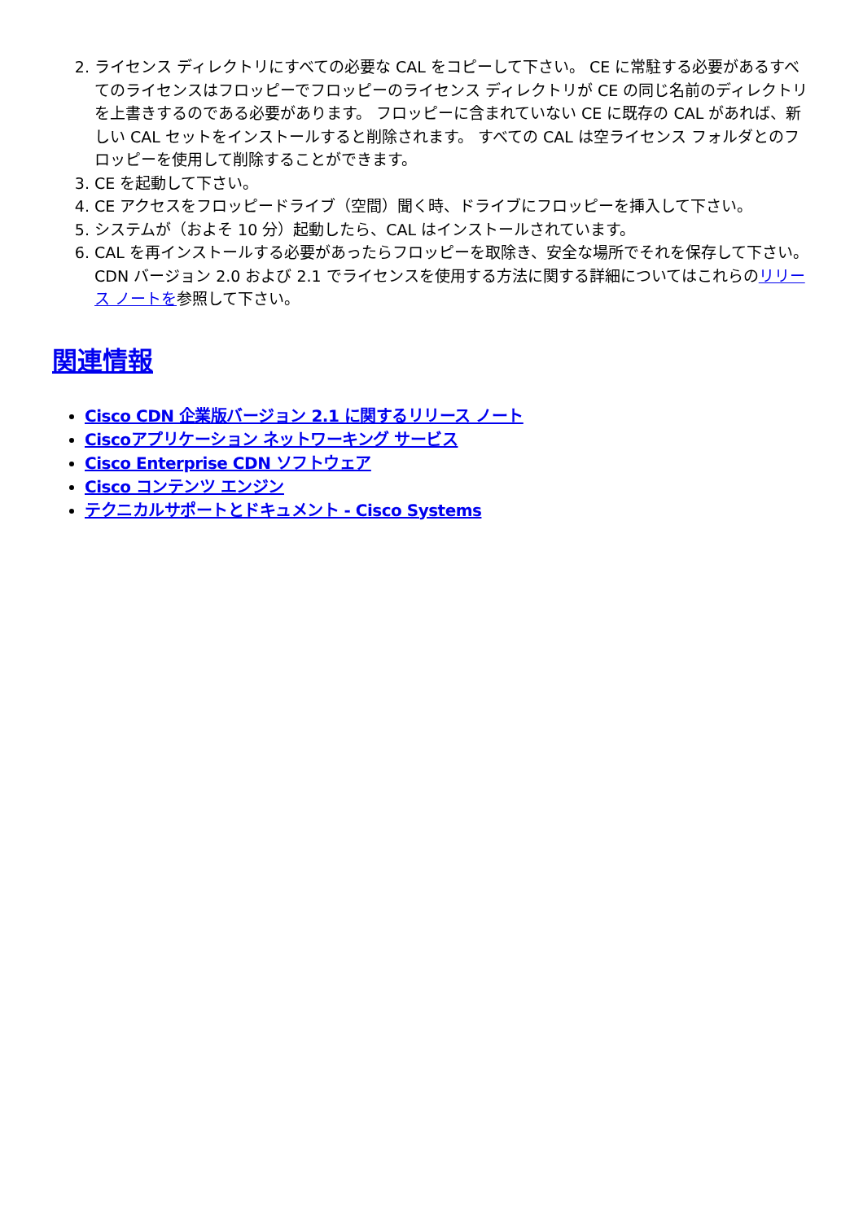2. ライセンス ディレクトリにすべての必要な CAL をコピーして下さい。 CE に常駐する必要があるすべてのライセンスはフロッピーでフロッピーのライセンス ディレクトリが CE の同じ名前のディレクトリを上書きするのである必要があります。 フロッピーに含まれていない CE に既存の CAL があれば、新しい CAL セットをインストールすると削除されます。 すべての CAL は空ライセンス フォルダとのフロッピーを使用して削除することができます。
3. CE を起動して下さい。
4. CE アクセスをフロッピードライブ（空間）聞く時、ドライブにフロッピーを挿入して下さい。
5. システムが（およそ 10 分）起動したら、CAL はインストールされています。
6. CAL を再インストールする必要があったらフロッピーを取除き、安全な場所でそれを保存して下さい。CDN バージョン 2.0 および 2.1 でライセンスを使用する方法に関する詳細についてはこれらのリリース ノートを参照して下さい。
関連情報
Cisco CDN 企業版バージョン 2.1 に関するリリース ノート
Ciscoアプリケーション ネットワーキング サービス
Cisco Enterprise CDN ソフトウェア
Cisco コンテンツ エンジン
テクニカルサポートとドキュメント - Cisco Systems